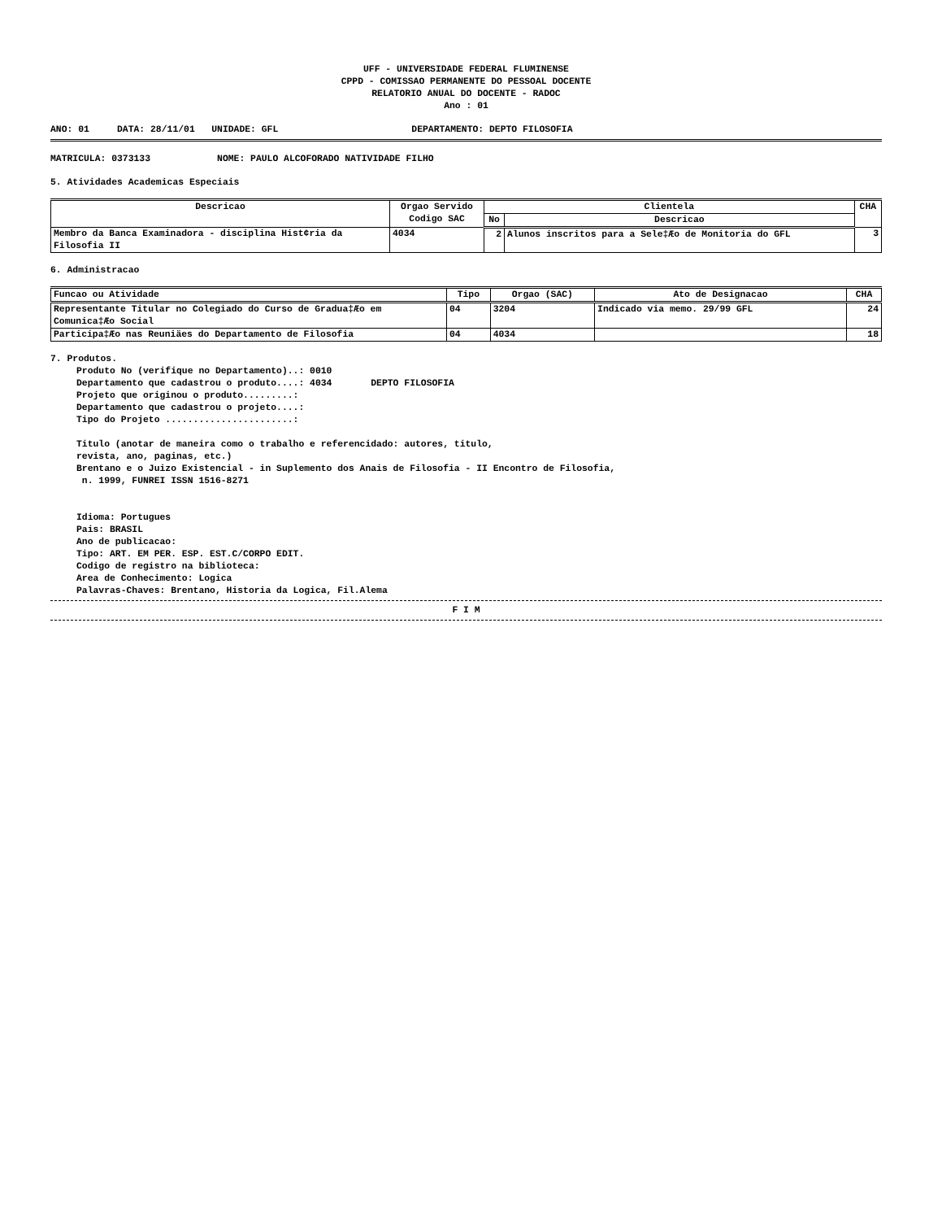UFF - UNIVERSIDADE FEDERAL FLUMINENSE
CPPD - COMISSAO PERMANENTE DO PESSOAL DOCENTE
RELATORIO ANUAL DO DOCENTE - RADOC
Ano : 01
ANO: 01 DATA: 28/11/01 UNIDADE: GFL DEPARTAMENTO: DEPTO FILOSOFIA
MATRICULA: 0373133 NOME: PAULO ALCOFORADO NATIVIDADE FILHO
5. Atividades Academicas Especiais
| Descricao | Orgao Servido Codigo SAC | Clientela | | CHA |
| --- | --- | --- | --- | --- |
| | | No | Descricao | |
| Membro da Banca Examinadora - disciplina Hist¢ria da Filosofia II | 4034 | 2 | Alunos inscritos para a Sele‡Æo de Monitoria do GFL | 3 |
6. Administracao
| Funcao ou Atividade | Tipo | Orgao (SAC) | Ato de Designacao | CHA |
| --- | --- | --- | --- | --- |
| Representante Titular no Colegiado do Curso de Gradua‡Æo em Comunica‡Æo Social | 04 | 3204 | Indicado via memo. 29/99 GFL | 24 |
| Participa‡Æo nas Reuniäes do Departamento de Filosofia | 04 | 4034 | | 18 |
7. Produtos.
Produto No (verifique no Departamento)..: 0010 Departamento que cadastrou o produto....: 4034 DEPTO FILOSOFIA Projeto que originou o produto.........: Departamento que cadastrou o projeto....: Tipo do Projeto .......................: Titulo (anotar de maneira como o trabalho e referencidado: autores, titulo, revista, ano, paginas, etc.) Brentano e o Juizo Existencial - in Suplemento dos Anais de Filosofia - II Encontro de Filosofia, n. 1999, FUNREI ISSN 1516-8271 Idioma: Portugues Pais: BRASIL Ano de publicacao: Tipo: ART. EM PER. ESP. EST.C/CORPO EDIT. Codigo de registro na biblioteca: Area de Conhecimento: Logica Palavras-Chaves: Brentano, Historia da Logica, Fil.Alema
F I M